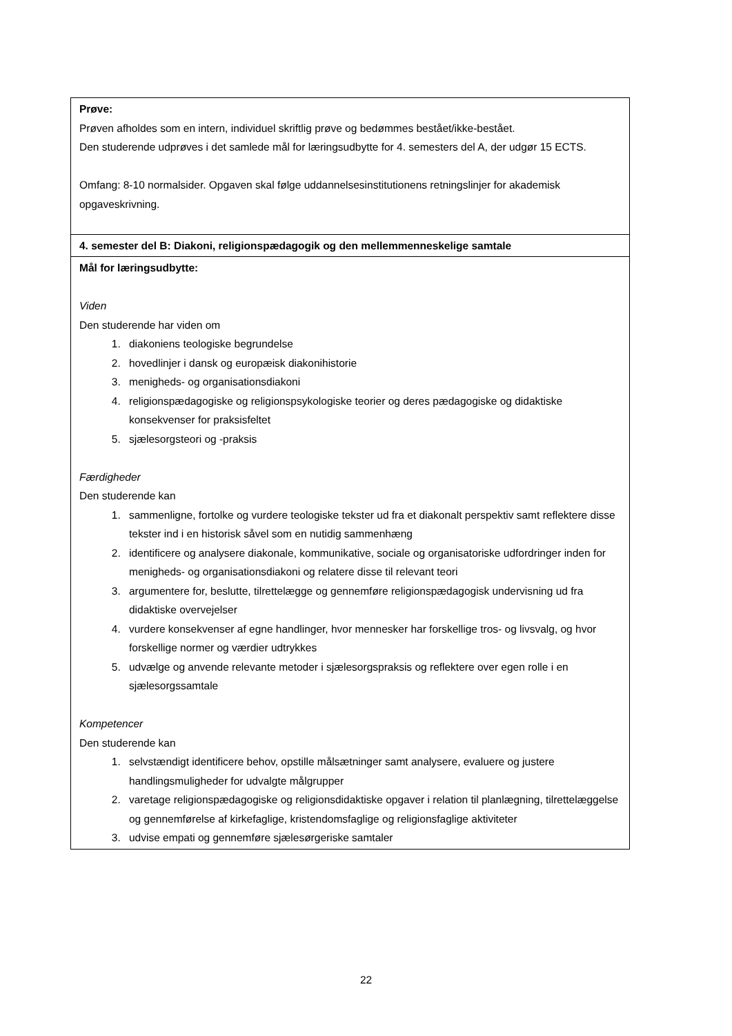| Prøve: Prøven afholdes som en intern, individuel skriftlig prøve og bedømmes bestået/ikke-bestået. Den studerende udprøves i det samlede mål for læringsudbytte for 4. semesters del A, der udgør 15 ECTS. Omfang: 8-10 normalsider. Opgaven skal følge uddannelsesinstitutionens retningslinjer for akademisk opgaveskrivning. |
| 4. semester del B: Diakoni, religionspædagogik og den mellemmenneskelige samtale |
| Mål for læringsudbytte: Viden Den studerende har viden om 1. diakoniens teologiske begrundelse 2. hovedlinjer i dansk og europæisk diakonihistorie 3. menigheds- og organisationsdiakoni 4. religionspædagogiske og religionspsykologiske teorier og deres pædagogiske og didaktiske konsekvenser for praksisfeltet 5. sjælesorgsteori og -praksis Færdigheder Den studerende kan 1. sammenligne, fortolke og vurdere teologiske tekster ud fra et diakonalt perspektiv samt reflektere disse tekster ind i en historisk såvel som en nutidig sammenhæng 2. identificere og analysere diakonale, kommunikative, sociale og organisatoriske udfordringer inden for menigheds- og organisationsdiakoni og relatere disse til relevant teori 3. argumentere for, beslutte, tilrettelægge og gennemføre religionspædagogisk undervisning ud fra didaktiske overvejelser 4. vurdere konsekvenser af egne handlinger, hvor mennesker har forskellige tros- og livsvalg, og hvor forskellige normer og værdier udtrykkes 5. udvælge og anvende relevante metoder i sjælesorgspraksis og reflektere over egen rolle i en sjælesorgssamtale Kompetencer Den studerende kan 1. selvstændigt identificere behov, opstille målsætninger samt analysere, evaluere og justere handlingsmuligheder for udvalgte målgrupper 2. varetage religionspædagogiske og religionsdidaktiske opgaver i relation til planlægning, tilrettelæggelse og gennemførelse af kirkefaglige, kristendomsfaglige og religionsfaglige aktiviteter 3. udvise empati og gennemføre sjælesørgeriske samtaler |
22